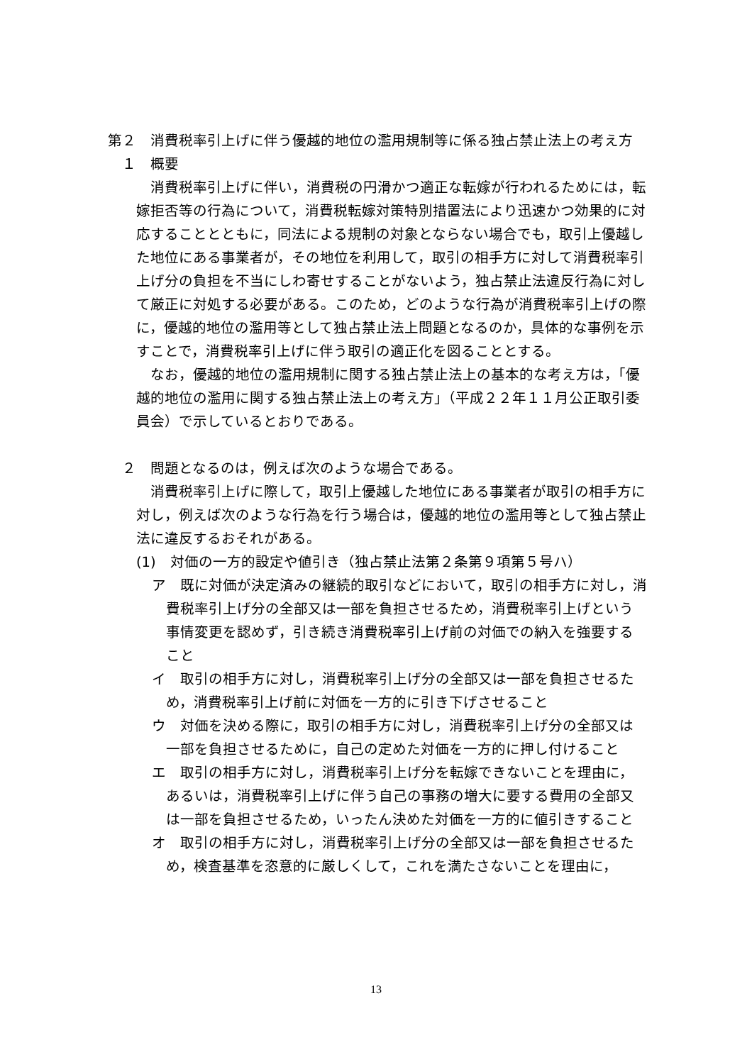第２　消費税率引上げに伴う優越的地位の濫用規制等に係る独占禁止法上の考え方
１　概要
消費税率引上げに伴い，消費税の円滑かつ適正な転嫁が行われるためには，転嫁拒否等の行為について，消費税転嫁対策特別措置法により迅速かつ効果的に対応することとともに，同法による規制の対象とならない場合でも，取引上優越した地位にある事業者が，その地位を利用して，取引の相手方に対して消費税率引上げ分の負担を不当にしわ寄せすることがないよう，独占禁止法違反行為に対して厳正に対処する必要がある。このため，どのような行為が消費税率引上げの際に，優越的地位の濫用等として独占禁止法上問題となるのか，具体的な事例を示すことで，消費税率引上げに伴う取引の適正化を図ることとする。
なお，優越的地位の濫用規制に関する独占禁止法上の基本的な考え方は，「優越的地位の濫用に関する独占禁止法上の考え方」（平成２２年１１月公正取引委員会）で示しているとおりである。
２　問題となるのは，例えば次のような場合である。
消費税率引上げに際して，取引上優越した地位にある事業者が取引の相手方に対し，例えば次のような行為を行う場合は，優越的地位の濫用等として独占禁止法に違反するおそれがある。
(1)　対価の一方的設定や値引き（独占禁止法第２条第９項第５号ハ）
ア　既に対価が決定済みの継続的取引などにおいて，取引の相手方に対し，消費税率引上げ分の全部又は一部を負担させるため，消費税率引上げという事情変更を認めず，引き続き消費税率引上げ前の対価での納入を強要すること
イ　取引の相手方に対し，消費税率引上げ分の全部又は一部を負担させるため，消費税率引上げ前に対価を一方的に引き下げさせること
ウ　対価を決める際に，取引の相手方に対し，消費税率引上げ分の全部又は一部を負担させるために，自己の定めた対価を一方的に押し付けること
エ　取引の相手方に対し，消費税率引上げ分を転嫁できないことを理由に，あるいは，消費税率引上げに伴う自己の事務の増大に要する費用の全部又は一部を負担させるため，いったん決めた対価を一方的に値引きすること
オ　取引の相手方に対し，消費税率引上げ分の全部又は一部を負担させるため，検査基準を恣意的に厳しくして，これを満たさないことを理由に，
13